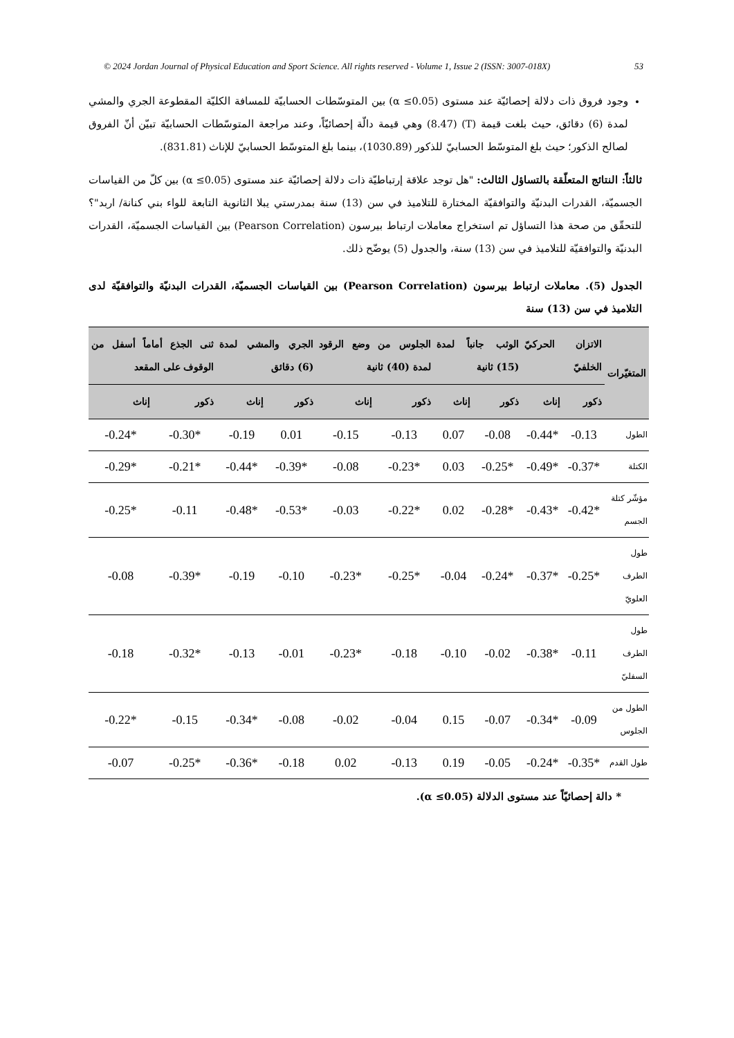© 2024 Jordan Journal of Physical Education and Sport Science. All rights reserved - Volume 1, Issue 2 (ISSN: 3007-018X) 53
وجود فروق ذات دلالة إحصائيّة عند مستوى (α ≤0.05) بين المتوسّطات الحسابيّة للمسافة الكليّة المقطوعة الجري والمشي لمدة (6) دقائق، حيث بلغت قيمة (T) (8.47) وهي قيمة دالّة إحصائيّاً، وعند مراجعة المتوسّطات الحسابيّة تبيّن أنّ الفروق لصالح الذكور؛ حيث بلغ المتوسّط الحسابيّ للذكور (1030.89)، بينما بلغ المتوسّط الحسابيّ للإناث (831.81).
ثالثاً: النتائج المتعلّقة بالتساؤل الثالث: "هل توجد علاقة إرتباطيّة ذات دلالة إحصائيّة عند مستوى (α ≤0.05) بين كلّ من القياسات الجسميّة، القدرات البدنيّة والتوافقيّة المختارة للتلاميذ في سن (13) سنة بمدرستي يبلا الثانوية التابعة للواء بني كنانة/ اربد"؟ للتحقّق من صحة هذا التساؤل تم استخراج معاملات ارتباط بيرسون (Pearson Correlation) بين القياسات الجسميّة، القدرات البدنيّة والتوافقيّة للتلاميذ في سن (13) سنة، والجدول (5) يوضّح ذلك.
الجدول (5). معاملات ارتباط بيرسون (Pearson Correlation) بين القياسات الجسميّة، القدرات البدنيّة والتوافقيّة لدى التلاميذ في سن (13) سنة
| المتغيّرات | الاتزان الحركيّ الخلفيّ | | الوثب جانباً لمدة (15) ثانية | | الجلوس من وضع الرقود لمدة (40) ثانية | | الجري والمشي لمدة (6) دقائق | | ثنى الجذع أماماً أسفل من الوقوف على المقعد | |
| --- | --- | --- | --- | --- | --- | --- | --- | --- | --- | --- |
| | ذكور | إناث | ذكور | إناث | ذكور | إناث | ذكور | إناث | ذكور | إناث |
| الطول | -0.13 | -0.44* | -0.08 | 0.07 | -0.13 | -0.15 | 0.01 | -0.19 | -0.30* | -0.24* |
| الكتلة | -0.37* | -0.49* | -0.25* | 0.03 | -0.23* | -0.08 | -0.39* | -0.44* | -0.21* | -0.29* |
| مؤشّر كتلة الجسم | -0.42* | -0.43* | -0.28* | 0.02 | -0.22* | -0.03 | -0.53* | -0.48* | -0.11 | -0.25* |
| طول الطرف العلويّ | -0.25* | -0.37* | -0.24* | -0.04 | -0.25* | -0.23* | -0.10 | -0.19 | -0.39* | -0.08 |
| طول الطرف السفليّ | -0.11 | -0.38* | -0.02 | -0.10 | -0.18 | -0.23* | -0.01 | -0.13 | -0.32* | -0.18 |
| الطول من الجلوس | -0.09 | -0.34* | -0.07 | 0.15 | -0.04 | -0.02 | -0.08 | -0.34* | -0.15 | -0.22* |
| طول القدم | -0.35* | -0.24* | -0.05 | 0.19 | -0.13 | 0.02 | -0.18 | -0.36* | -0.25* | -0.07 |
* دالة إحصائيّاً عند مستوى الدلالة (α ≤0.05).